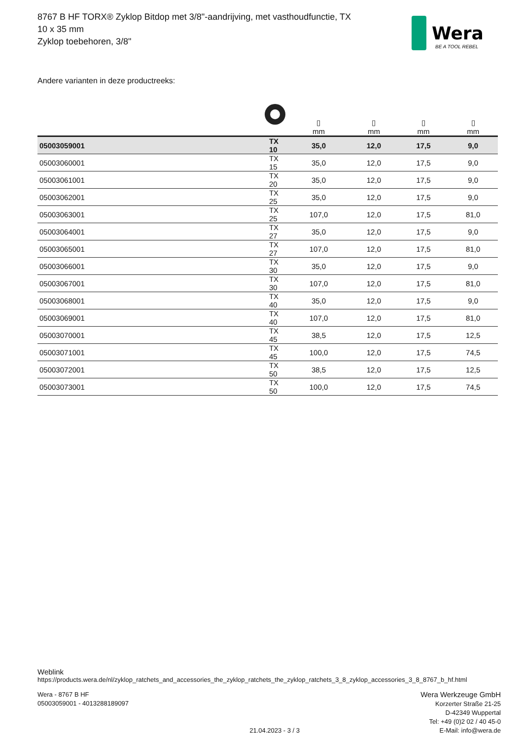8767 B HF TORX® Zyklop Bitdop met 3/8"-aandrijving, met vasthoudfunctie, TX 10 x 35 mm
Zyklop toebehoren, 3/8"
Wera
BE A TOOL REBEL
Andere varianten in deze productreeks:
| | | ▯ mm | ▯ mm | ▯ mm | ▯ mm |
| --- | --- | --- | --- | --- | --- |
| 05003059001 | TX 10 | 35,0 | 12,0 | 17,5 | 9,0 |
| 05003060001 | TX 15 | 35,0 | 12,0 | 17,5 | 9,0 |
| 05003061001 | TX 20 | 35,0 | 12,0 | 17,5 | 9,0 |
| 05003062001 | TX 25 | 35,0 | 12,0 | 17,5 | 9,0 |
| 05003063001 | TX 25 | 107,0 | 12,0 | 17,5 | 81,0 |
| 05003064001 | TX 27 | 35,0 | 12,0 | 17,5 | 9,0 |
| 05003065001 | TX 27 | 107,0 | 12,0 | 17,5 | 81,0 |
| 05003066001 | TX 30 | 35,0 | 12,0 | 17,5 | 9,0 |
| 05003067001 | TX 30 | 107,0 | 12,0 | 17,5 | 81,0 |
| 05003068001 | TX 40 | 35,0 | 12,0 | 17,5 | 9,0 |
| 05003069001 | TX 40 | 107,0 | 12,0 | 17,5 | 81,0 |
| 05003070001 | TX 45 | 38,5 | 12,0 | 17,5 | 12,5 |
| 05003071001 | TX 45 | 100,0 | 12,0 | 17,5 | 74,5 |
| 05003072001 | TX 50 | 38,5 | 12,0 | 17,5 | 12,5 |
| 05003073001 | TX 50 | 100,0 | 12,0 | 17,5 | 74,5 |
Weblink
https://products.wera.de/nl/zyklop_ratchets_and_accessories_the_zyklop_ratchets_the_zyklop_ratchets_3_8_zyklop_accessories_3_8_8767_b_hf.html
Wera - 8767 B HF
05003059001 - 4013288189097
21.04.2023 - 3 / 3
Wera Werkzeuge GmbH
Korzerter Straße 21-25
D-42349 Wuppertal
Tel: +49 (0)2 02 / 40 45-0
E-Mail: info@wera.de